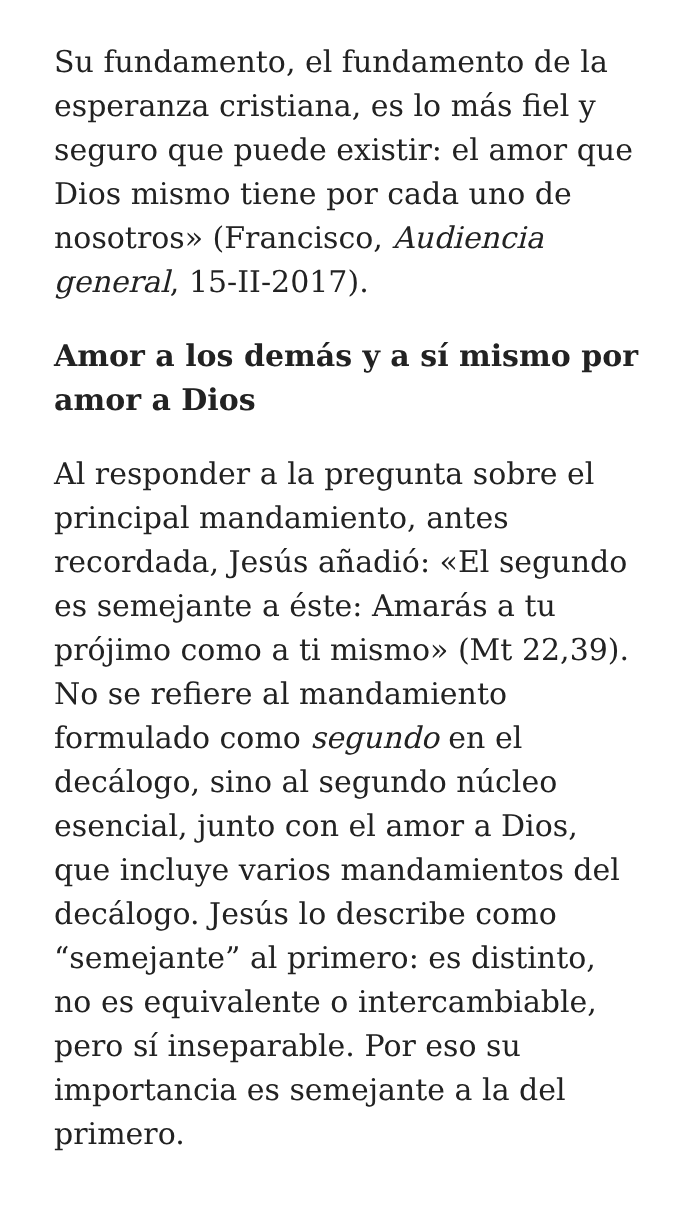Su fundamento, el fundamento de la esperanza cristiana, es lo más fiel y seguro que puede existir: el amor que Dios mismo tiene por cada uno de nosotros» (Francisco, Audiencia general, 15-II-2017).
Amor a los demás y a sí mismo por amor a Dios
Al responder a la pregunta sobre el principal mandamiento, antes recordada, Jesús añadió: «El segundo es semejante a éste: Amarás a tu prójimo como a ti mismo» (Mt 22,39). No se refiere al mandamiento formulado como segundo en el decálogo, sino al segundo núcleo esencial, junto con el amor a Dios, que incluye varios mandamientos del decálogo. Jesús lo describe como “semejante” al primero: es distinto, no es equivalente o intercambiable, pero sí inseparable. Por eso su importancia es semejante a la del primero.